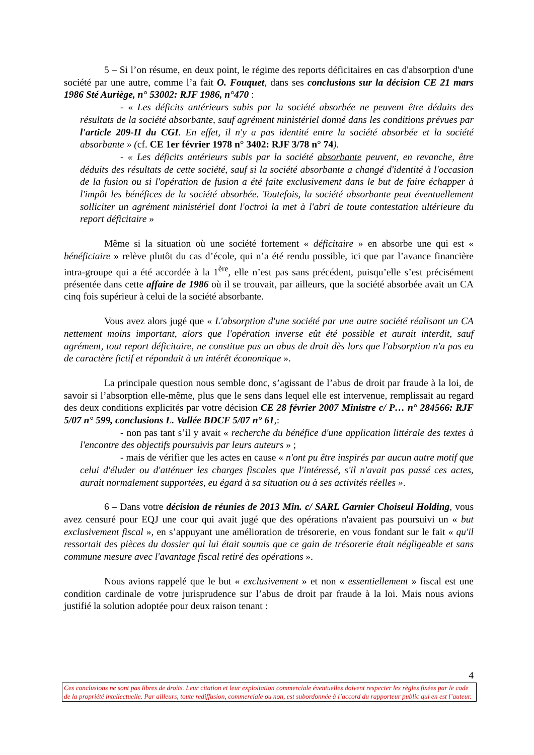5 – Si l’on résume, en deux point, le régime des reports déficitaires en cas d'absorption d'une société par une autre, comme l’a fait O. Fouquet, dans ses conclusions sur la décision CE 21 mars 1986 Sté Auriège, n° 53002: RJF 1986, n°470 :
- « Les déficits antérieurs subis par la société absorbée ne peuvent être déduits des résultats de la société absorbante, sauf agrément ministériel donné dans les conditions prévues par l'article 209-II du CGI. En effet, il n'y a pas identité entre la société absorbée et la société absorbante » (cf. CE 1er février 1978 n° 3402: RJF 3/78 n° 74).
- « Les déficits antérieurs subis par la société absorbante peuvent, en revanche, être déduits des résultats de cette société, sauf si la société absorbante a changé d'identité à l'occasion de la fusion ou si l'opération de fusion a été faite exclusivement dans le but de faire échapper à l'impôt les bénéfices de la société absorbée. Toutefois, la société absorbante peut éventuellement solliciter un agrément ministériel dont l'octroi la met à l'abri de toute contestation ultérieure du report déficitaire »
Même si la situation où une société fortement « déficitaire » en absorbe une qui est « bénéficiaire » relève plutôt du cas d’école, qui n’a été rendu possible, ici que par l’avance financière intra-groupe qui a été accordée à la 1<sup>ère</sup>, elle n’est pas sans précédent, puisqu’elle s’est précisément présentée dans cette affaire de 1986 où il se trouvait, par ailleurs, que la société absorbée avait un CA cinq fois supérieur à celui de la société absorbante.
Vous avez alors jugé que « L'absorption d'une société par une autre société réalisant un CA nettement moins important, alors que l'opération inverse eût été possible et aurait interdit, sauf agrément, tout report déficitaire, ne constitue pas un abus de droit dès lors que l'absorption n'a pas eu de caractère fictif et répondait à un intérêt économique ».
La principale question nous semble donc, s’agissant de l’abus de droit par fraude à la loi, de savoir si l’absorption elle-même, plus que le sens dans lequel elle est intervenue, remplissait au regard des deux conditions explicités par votre décision CE 28 février 2007 Ministre c/ P… n° 284566: RJF 5/07 n° 599, conclusions L. Vallée BDCF 5/07 n° 61,:
- non pas tant s’il y avait « recherche du bénéfice d'une application littérale des textes à l'encontre des objectifs poursuivis par leurs auteurs » ;
- mais de vérifier que les actes en cause « n'ont pu être inspirés par aucun autre motif que celui d'éluder ou d'atténuer les charges fiscales que l'intéressé, s'il n'avait pas passé ces actes, aurait normalement supportées, eu égard à sa situation ou à ses activités réelles ».
6 – Dans votre décision de réunies de 2013 Min. c/ SARL Garnier Choiseul Holding, vous avez censuré pour EQJ une cour qui avait jugé que des opérations n'avaient pas poursuivi un « but exclusivement fiscal », en s’appuyant une amélioration de trésorerie, en vous fondant sur le fait « qu'il ressortait des pièces du dossier qui lui était soumis que ce gain de trésorerie était négligeable et sans commune mesure avec l'avantage fiscal retiré des opérations ».
Nous avions rappelé que le but « exclusivement » et non « essentiellement » fiscal est une condition cardinale de votre jurisprudence sur l’abus de droit par fraude à la loi. Mais nous avions justifié la solution adoptée pour deux raison tenant :
4
Ces conclusions ne sont pas libres de droits. Leur citation et leur exploitation commerciale éventuelles doivent respecter les règles fixées par le code de la propriété intellectuelle. Par ailleurs, toute rediffusion, commerciale ou non, est subordonnée à l’accord du rapporteur public qui en est l’auteur.